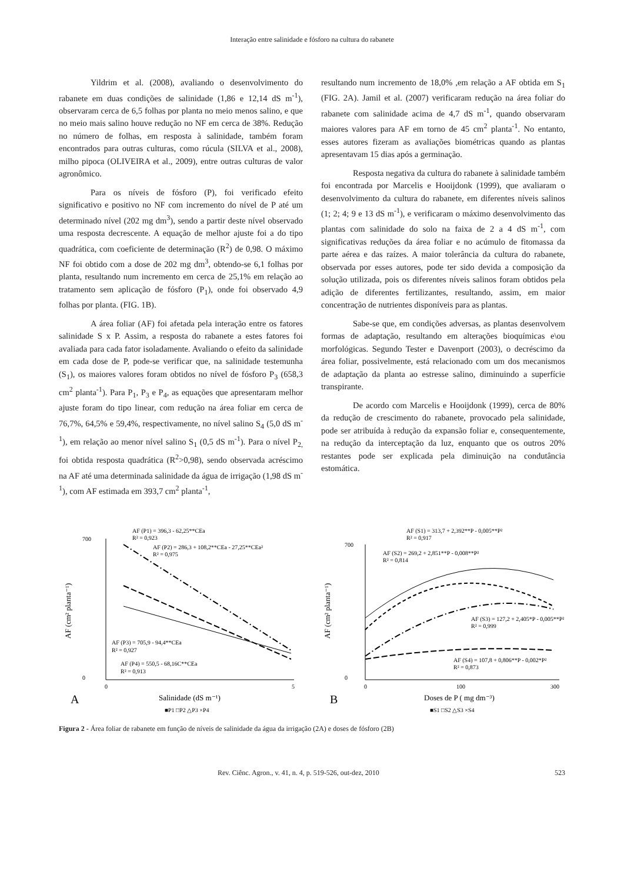Interação entre salinidade e fósforo na cultura do rabanete
Yildrim et al. (2008), avaliando o desenvolvimento do rabanete em duas condições de salinidade (1,86 e 12,14 dS m<sup>-1</sup>), observaram cerca de 6,5 folhas por planta no meio menos salino, e que no meio mais salino houve redução no NF em cerca de 38%. Redução no número de folhas, em resposta à salinidade, também foram encontrados para outras culturas, como rúcula (SILVA et al., 2008), milho pipoca (OLIVEIRA et al., 2009), entre outras culturas de valor agronômico.
Para os níveis de fósforo (P), foi verificado efeito significativo e positivo no NF com incremento do nível de P até um determinado nível (202 mg dm<sup>3</sup>), sendo a partir deste nível observado uma resposta decrescente. A equação de melhor ajuste foi a do tipo quadrática, com coeficiente de determinação (R<sup>2</sup>) de 0,98. O máximo NF foi obtido com a dose de 202 mg dm<sup>3</sup>, obtendo-se 6,1 folhas por planta, resultando num incremento em cerca de 25,1% em relação ao tratamento sem aplicação de fósforo (P<sub>1</sub>), onde foi observado 4,9 folhas por planta. (FIG. 1B).
A área foliar (AF) foi afetada pela interação entre os fatores salinidade S x P. Assim, a resposta do rabanete a estes fatores foi avaliada para cada fator isoladamente. Avaliando o efeito da salinidade em cada dose de P, pode-se verificar que, na salinidade testemunha (S<sub>1</sub>), os maiores valores foram obtidos no nível de fósforo P<sub>3</sub> (658,3 cm<sup>2</sup> planta<sup>-1</sup>). Para P<sub>1</sub>, P<sub>3</sub> e P<sub>4</sub>, as equações que apresentaram melhor ajuste foram do tipo linear, com redução na área foliar em cerca de 76,7%, 64,5% e 59,4%, respectivamente, no nível salino S<sub>4</sub> (5,0 dS m<sup>-1</sup>), em relação ao menor nível salino S<sub>1</sub> (0,5 dS m<sup>-1</sup>). Para o nível P<sub>2,</sub> foi obtida resposta quadrática (R<sup>2</sup>>0,98), sendo observada acréscimo na AF até uma determinada salinidade da água de irrigação (1,98 dS m<sup>-1</sup>), com AF estimada em 393,7 cm<sup>2</sup> planta<sup>-1</sup>,
resultando num incremento de 18,0% ,em relação a AF obtida em S<sub>1</sub> (FIG. 2A). Jamil et al. (2007) verificaram redução na área foliar do rabanete com salinidade acima de 4,7 dS m<sup>-1</sup>, quando observaram maiores valores para AF em torno de 45 cm<sup>2</sup> planta<sup>-1</sup>. No entanto, esses autores fizeram as avaliações biométricas quando as plantas apresentavam 15 dias após a germinação.
Resposta negativa da cultura do rabanete à salinidade também foi encontrada por Marcelis e Hooijdonk (1999), que avaliaram o desenvolvimento da cultura do rabanete, em diferentes níveis salinos (1; 2; 4; 9 e 13 dS m<sup>-1</sup>), e verificaram o máximo desenvolvimento das plantas com salinidade do solo na faixa de 2 a 4 dS m<sup>-1</sup>, com significativas reduções da área foliar e no acúmulo de fitomassa da parte aérea e das raízes. A maior tolerância da cultura do rabanete, observada por esses autores, pode ter sido devida a composição da solução utilizada, pois os diferentes níveis salinos foram obtidos pela adição de diferentes fertilizantes, resultando, assim, em maior concentração de nutrientes disponíveis para as plantas.
Sabe-se que, em condições adversas, as plantas desenvolvem formas de adaptação, resultando em alterações bioquímicas e\ou morfológicas. Segundo Tester e Davenport (2003), o decréscimo da área foliar, possivelmente, está relacionado com um dos mecanismos de adaptação da planta ao estresse salino, diminuindo a superfície transpirante.
De acordo com Marcelis e Hooijdonk (1999), cerca de 80% da redução de crescimento do rabanete, provocado pela salinidade, pode ser atribuída à redução da expansão foliar e, consequentemente, na redução da interceptação da luz, enquanto que os outros 20% restantes pode ser explicada pela diminuição na condutância estomática.
AF (P1) = 396,3 - 62,25**CEa
R² = 0,923
AF (P2) = 286,3 + 108,2**CEa - 27,25**CEa²
R² = 0,975
AF (P3) = 705,9 - 94,4**CEa
R² = 0,927
AF (P4) = 550,5 - 68,16C**CEa
R² = 0,913
700
0
0
5
A
Salinidade (dS m⁻¹)
■P1 □P2 △P3 ×P4
AF (cm² planta⁻¹)
AF (S1) = 313,7 + 2,392**P - 0,005**P²
R² = 0,917
AF (S2) = 269,2 + 2,851**P - 0,008**P²
R² = 0,814
AF (S3) = 127,2 + 2,405*P - 0,005**P²
R² = 0,999
AF (S4) = 107,8 + 0,806**P - 0,002*P²
R² = 0,873
700
0
0
100
300
B
Doses de P ( mg dm⁻³)
■S1 □S2 △S3 ×S4
AF (cm² planta⁻¹)
Figura 2 - Área foliar de rabanete em função de níveis de salinidade da água da irrigação (2A) e doses de fósforo (2B)
Rev. Ciênc. Agron., v. 41, n. 4, p. 519-526, out-dez, 2010 523